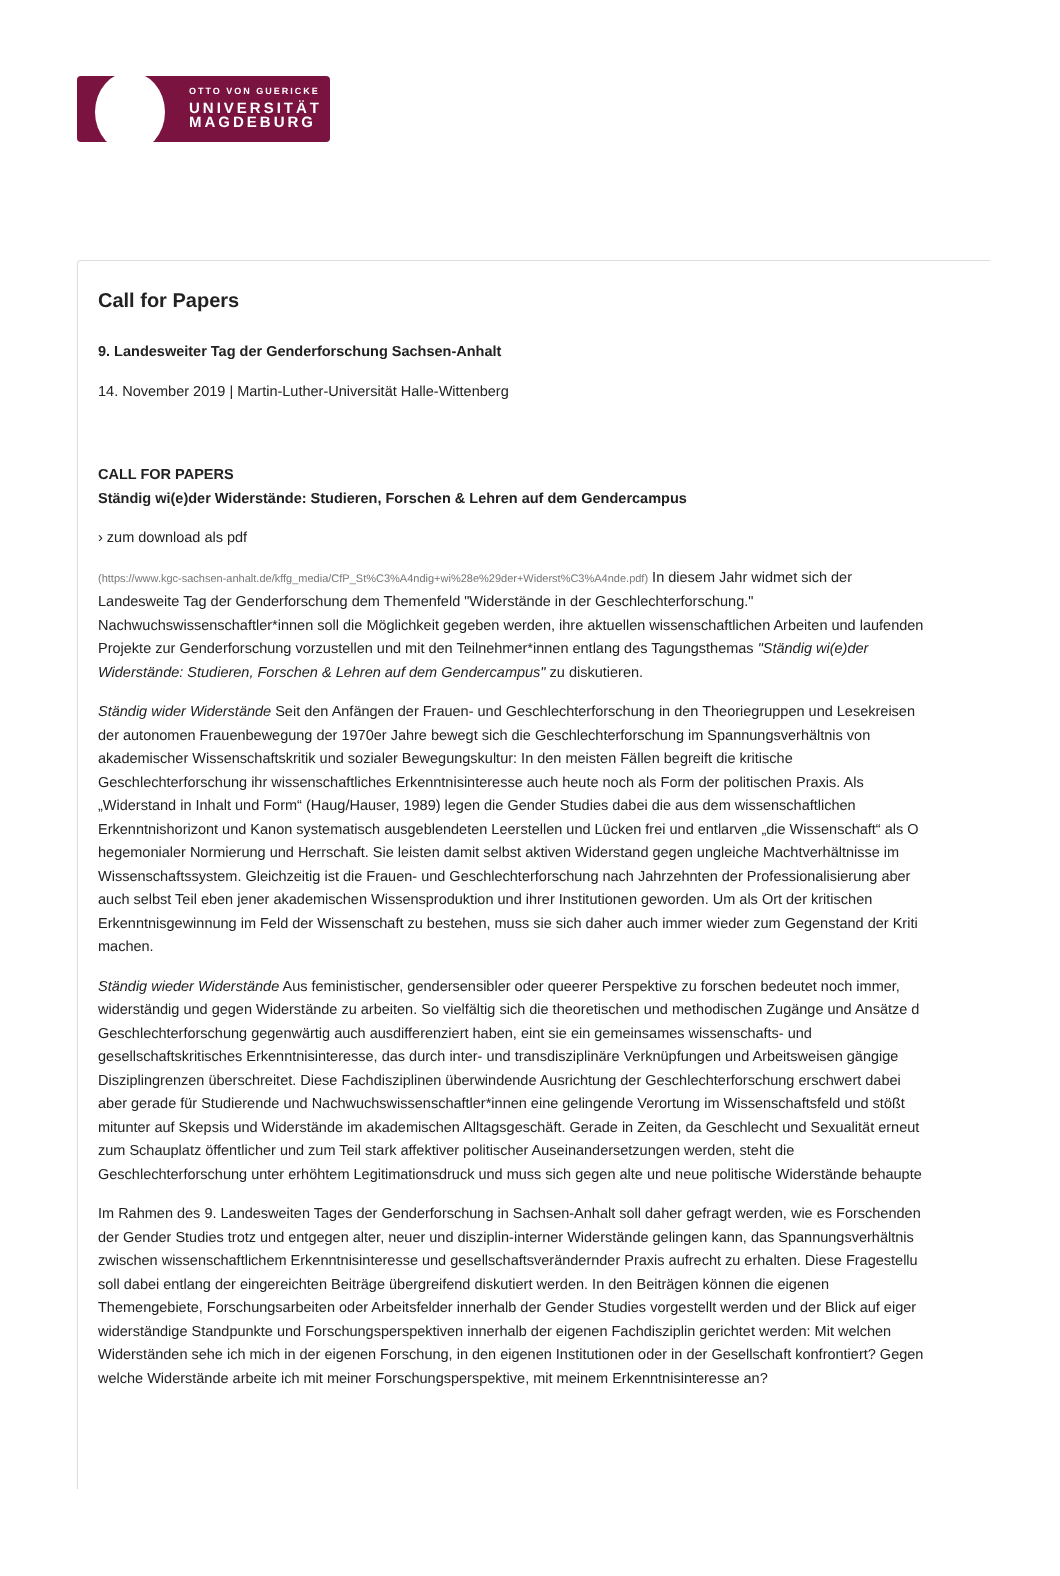OTTO VON GUERICKE
UNIVERSITÄT
MAGDEBURG
Call for Papers
9. Landesweiter Tag der Genderforschung Sachsen-Anhalt
14. November 2019 | Martin-Luther-Universität Halle-Wittenberg
CALL FOR PAPERS
Ständig wi(e)der Widerstände: Studieren, Forschen & Lehren auf dem Gendercampus
› zum download als pdf
(https://www.kgc-sachsen-anhalt.de/kffg_media/CfP_St%C3%A4ndig+wi%28e%29der+Widerst%C3%A4nde.pdf) In diesem Jahr widmet sich der
Landesweite Tag der Genderforschung dem Themenfeld "Widerstände in der Geschlechterforschung."
Nachwuchswissenschaftler*innen soll die Möglichkeit gegeben werden, ihre aktuellen wissenschaftlichen Arbeiten und laufenden
Projekte zur Genderforschung vorzustellen und mit den Teilnehmer*innen entlang des Tagungsthemas "Ständig wi(e)der
Widerstände: Studieren, Forschen & Lehren auf dem Gendercampus" zu diskutieren.
Ständig wider Widerstände Seit den Anfängen der Frauen- und Geschlechterforschung in den Theoriegruppen und Lesekreisen
der autonomen Frauenbewegung der 1970er Jahre bewegt sich die Geschlechterforschung im Spannungsverhältnis von
akademischer Wissenschaftskritik und sozialer Bewegungskultur: In den meisten Fällen begreift die kritische
Geschlechterforschung ihr wissenschaftliches Erkenntnisinteresse auch heute noch als Form der politischen Praxis. Als
„Widerstand in Inhalt und Form“ (Haug/Hauser, 1989) legen die Gender Studies dabei die aus dem wissenschaftlichen
Erkenntnishorizont und Kanon systematisch ausgeblendeten Leerstellen und Lücken frei und entlarven „die Wissenschaft“ als O
hegemonialer Normierung und Herrschaft. Sie leisten damit selbst aktiven Widerstand gegen ungleiche Machtverhältnisse im
Wissenschaftssystem. Gleichzeitig ist die Frauen- und Geschlechterforschung nach Jahrzehnten der Professionalisierung aber
auch selbst Teil eben jener akademischen Wissensproduktion und ihrer Institutionen geworden. Um als Ort der kritischen
Erkenntnisgewinnung im Feld der Wissenschaft zu bestehen, muss sie sich daher auch immer wieder zum Gegenstand der Kriti
machen.
Ständig wieder Widerstände Aus feministischer, gendersensibler oder queerer Perspektive zu forschen bedeutet noch immer,
widerständig und gegen Widerstände zu arbeiten. So vielfältig sich die theoretischen und methodischen Zugänge und Ansätze d
Geschlechterforschung gegenwärtig auch ausdifferenziert haben, eint sie ein gemeinsames wissenschafts- und
gesellschaftskritisches Erkenntnisinteresse, das durch inter- und transdisziplinäre Verknüpfungen und Arbeitsweisen gängige
Disziplingrenzen überschreitet. Diese Fachdisziplinen überwindende Ausrichtung der Geschlechterforschung erschwert dabei
aber gerade für Studierende und Nachwuchswissenschaftler*innen eine gelingende Verortung im Wissenschaftsfeld und stößt
mitunter auf Skepsis und Widerstände im akademischen Alltagsgeschäft. Gerade in Zeiten, da Geschlecht und Sexualität erneut
zum Schauplatz öffentlicher und zum Teil stark affektiver politischer Auseinandersetzungen werden, steht die
Geschlechterforschung unter erhöhtem Legitimationsdruck und muss sich gegen alte und neue politische Widerstände behaupte
Im Rahmen des 9. Landesweiten Tages der Genderforschung in Sachsen-Anhalt soll daher gefragt werden, wie es Forschenden
der Gender Studies trotz und entgegen alter, neuer und disziplin-interner Widerstände gelingen kann, das Spannungsverhältnis
zwischen wissenschaftlichem Erkenntnisinteresse und gesellschaftsverändernder Praxis aufrecht zu erhalten. Diese Fragestellu
soll dabei entlang der eingereichten Beiträge übergreifend diskutiert werden. In den Beiträgen können die eigenen
Themengebiete, Forschungsarbeiten oder Arbeitsfelder innerhalb der Gender Studies vorgestellt werden und der Blick auf eiger
widerständige Standpunkte und Forschungsperspektiven innerhalb der eigenen Fachdisziplin gerichtet werden: Mit welchen
Widerständen sehe ich mich in der eigenen Forschung, in den eigenen Institutionen oder in der Gesellschaft konfrontiert? Gegen
welche Widerstände arbeite ich mit meiner Forschungsperspektive, mit meinem Erkenntnisinteresse an?